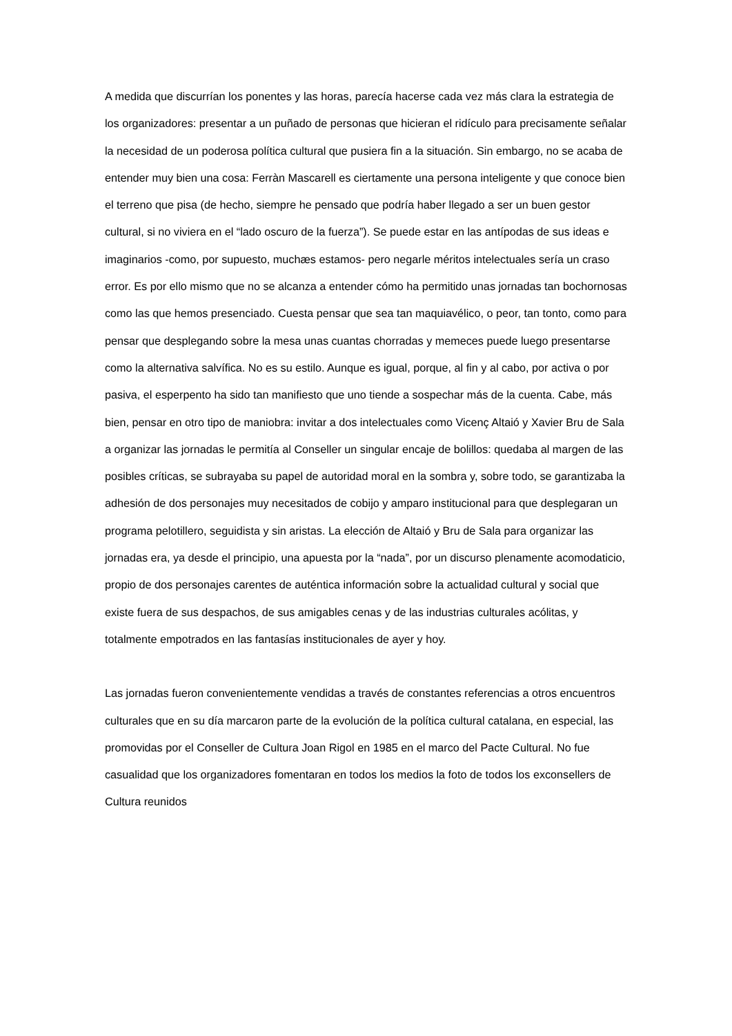A medida que discurrían los ponentes y las horas, parecía hacerse cada vez más clara la estrategia de los organizadores: presentar a un puñado de personas que hicieran el ridículo para precisamente señalar la necesidad de un poderosa política cultural que pusiera fin a la situación. Sin embargo, no se acaba de entender muy bien una cosa: Ferràn Mascarell es ciertamente una persona inteligente y que conoce bien el terreno que pisa (de hecho, siempre he pensado que podría haber llegado a ser un buen gestor cultural, si no viviera en el “lado oscuro de la fuerza”). Se puede estar en las antípodas de sus ideas e imaginarios -como, por supuesto, muchæs estamos- pero negarle méritos intelectuales sería un craso error. Es por ello mismo que no se alcanza a entender cómo ha permitido unas jornadas tan bochornosas como las que hemos presenciado. Cuesta pensar que sea tan maquiavélico, o peor, tan tonto, como para pensar que desplegando sobre la mesa unas cuantas chorradas y memeces puede luego presentarse como la alternativa salvífica. No es su estilo. Aunque es igual, porque, al fin y al cabo, por activa o por pasiva, el esperpento ha sido tan manifiesto que uno tiende a sospechar más de la cuenta. Cabe, más bien, pensar en otro tipo de maniobra: invitar a dos intelectuales como Vicenç Altaió y Xavier Bru de Sala a organizar las jornadas le permitía al Conseller un singular encaje de bolillos: quedaba al margen de las posibles críticas, se subrayaba su papel de autoridad moral en la sombra y, sobre todo, se garantizaba la adhesión de dos personajes muy necesitados de cobijo y amparo institucional para que desplegaran un programa pelotillero, seguidista y sin aristas. La elección de Altaió y Bru de Sala para organizar las jornadas era, ya desde el principio, una apuesta por la “nada”, por un discurso plenamente acomodaticio, propio de dos personajes carentes de auténtica información sobre la actualidad cultural y social que existe fuera de sus despachos, de sus amigables cenas y de las industrias culturales acólitas, y totalmente empotrados en las fantasías institucionales de ayer y hoy.
Las jornadas fueron convenientemente vendidas a través de constantes referencias a otros encuentros culturales que en su día marcaron parte de la evolución de la política cultural catalana, en especial, las promovidas por el Conseller de Cultura Joan Rigol en 1985 en el marco del Pacte Cultural. No fue casualidad que los organizadores fomentaran en todos los medios la foto de todos los exconsellers de Cultura reunidos